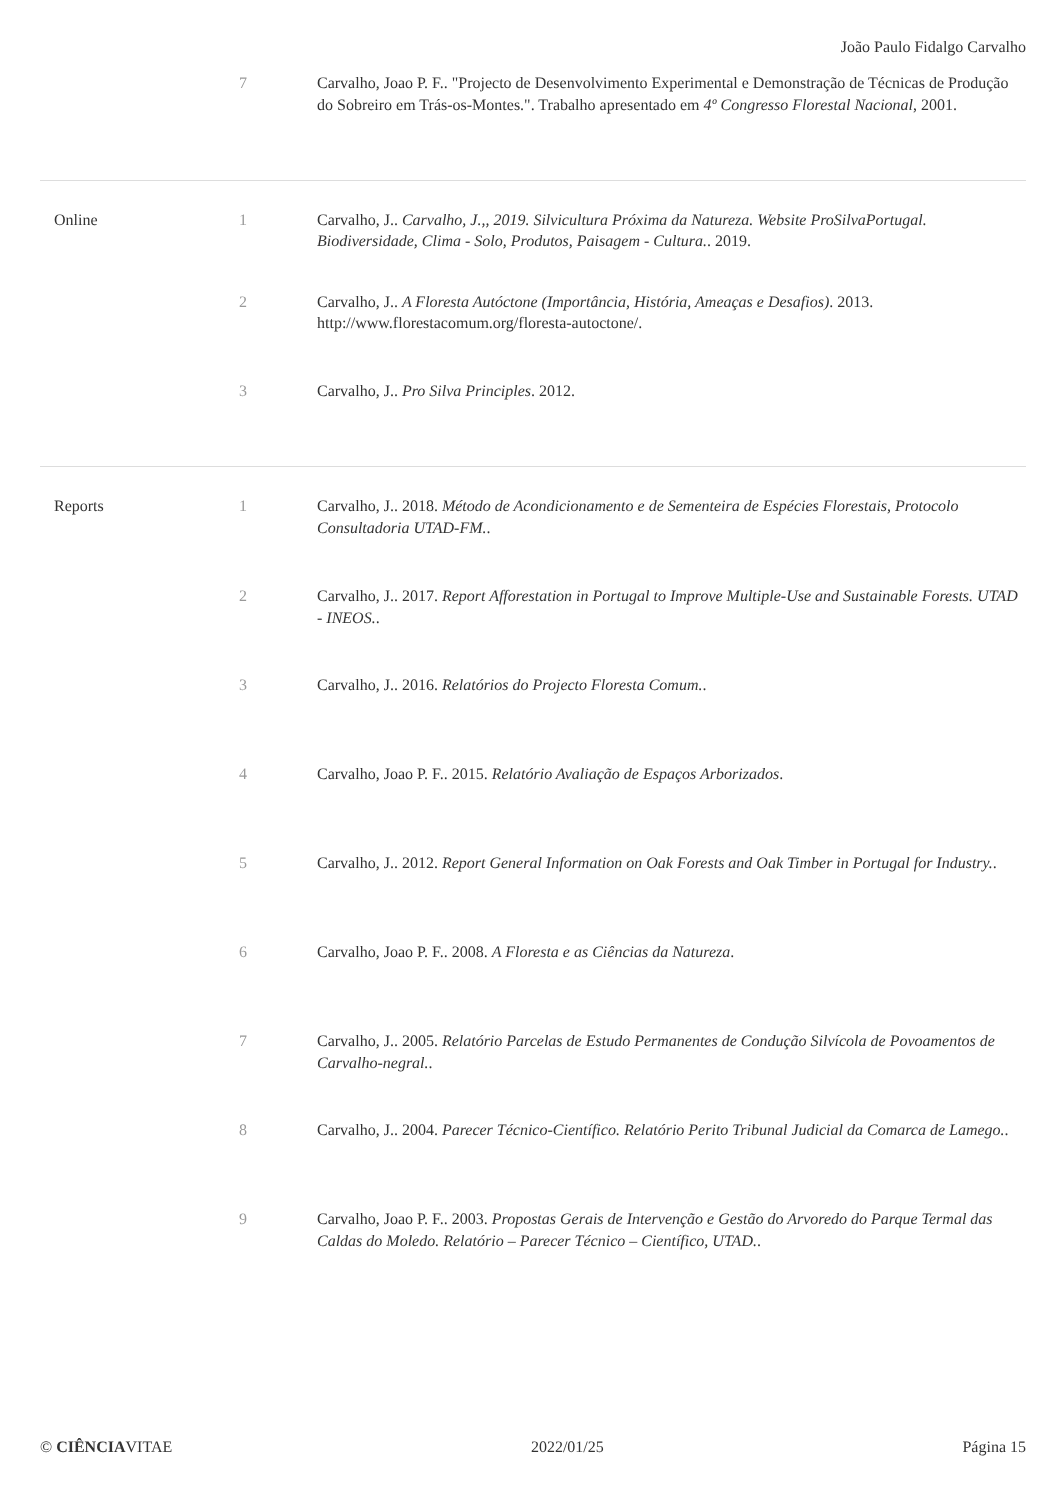João Paulo Fidalgo Carvalho
| | 7 | Carvalho, Joao P. F.. "Projecto de Desenvolvimento Experimental e Demonstração de Técnicas de Produção do Sobreiro em Trás-os-Montes.". Trabalho apresentado em 4º Congresso Florestal Nacional , 2001. |
| Online | 1 | Carvalho, J.. Carvalho, J.,, 2019. Silvicultura Próxima da Natureza. Website ProSilvaPortugal. Biodiversidade, Clima - Solo, Produtos, Paisagem - Cultura. . 2019. |
| | 2 | Carvalho, J.. A Floresta Autóctone (Importância, História, Ameaças e Desafios) . 2013. http://www.florestacomum.org/floresta-autoctone/. |
| | 3 | Carvalho, J.. Pro Silva Principles . 2012. |
| Reports | 1 | Carvalho, J.. 2018. Método de Acondicionamento e de Sementeira de Espécies Florestais, Protocolo Consultadoria UTAD-FM. . |
| | 2 | Carvalho, J.. 2017. Report Afforestation in Portugal to Improve Multiple-Use and Sustainable Forests. UTAD - INEOS. . |
| | 3 | Carvalho, J.. 2016. Relatórios do Projecto Floresta Comum. . |
| | 4 | Carvalho, Joao P. F.. 2015. Relatório Avaliação de Espaços Arborizados . |
| | 5 | Carvalho, J.. 2012. Report General Information on Oak Forests and Oak Timber in Portugal for Industry. . |
| | 6 | Carvalho, Joao P. F.. 2008. A Floresta e as Ciências da Natureza . |
| | 7 | Carvalho, J.. 2005. Relatório Parcelas de Estudo Permanentes de Condução Silvícola de Povoamentos de Carvalho-negral. . |
| | 8 | Carvalho, J.. 2004. Parecer Técnico-Científico. Relatório Perito Tribunal Judicial da Comarca de Lamego. . |
| | 9 | Carvalho, Joao P. F.. 2003. Propostas Gerais de Intervenção e Gestão do Arvoredo do Parque Termal das Caldas do Moledo. Relatório – Parecer Técnico – Científico, UTAD. . |
© CIÊNCIAVITAE 2022/01/25 Página 15